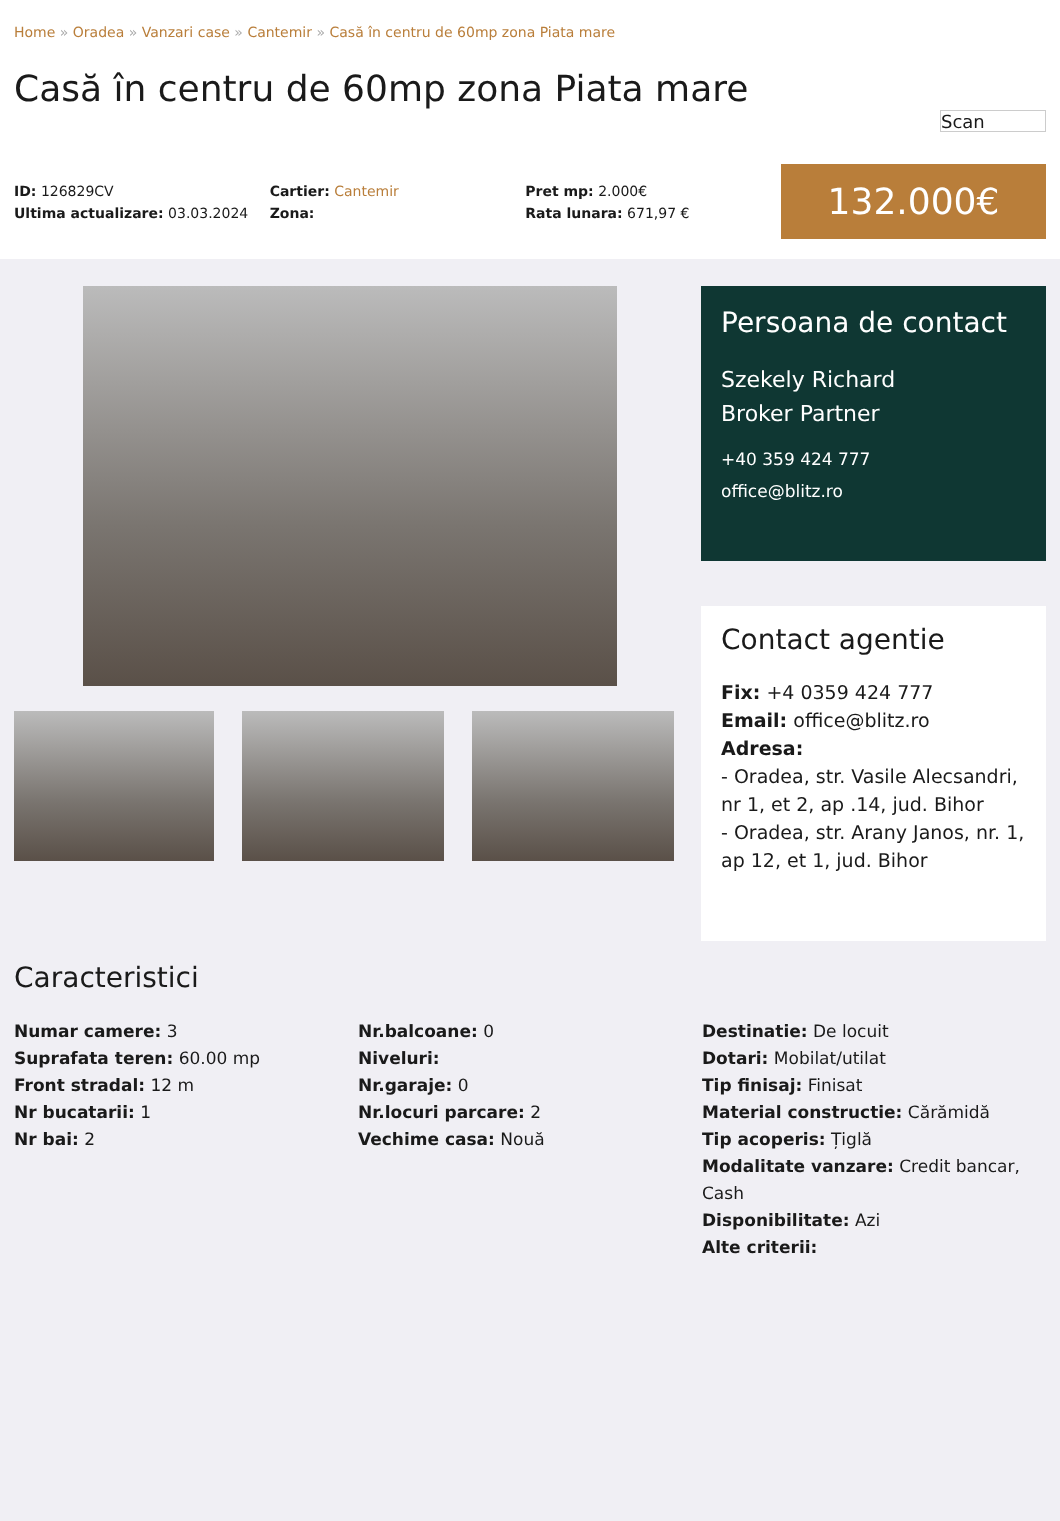Home » Oradea » Vanzari case » Cantemir » Casă în centru de 60mp zona Piata mare
Casă în centru de 60mp zona Piata mare
Scan
ID: 126829CV
Ultima actualizare: 03.03.2024
Cartier: Cantemir
Zona:
Pret mp: 2.000€
Rata lunara: 671,97 €
132.000€
Persoana de contact
Szekely Richard
Broker Partner
+40 359 424 777
office@blitz.ro
Contact agentie
Fix: +4 0359 424 777
Email: office@blitz.ro
Adresa:
- Oradea, str. Vasile Alecsandri, nr 1, et 2, ap .14, jud. Bihor
- Oradea, str. Arany Janos, nr. 1, ap 12, et 1, jud. Bihor
Caracteristici
Numar camere: 3
Suprafata teren: 60.00 mp
Front stradal: 12 m
Nr bucatarii: 1
Nr bai: 2
Nr.balcoane: 0
Niveluri:
Nr.garaje: 0
Nr.locuri parcare: 2
Vechime casa: Nouă
Destinatie: De locuit
Dotari: Mobilat/utilat
Tip finisaj: Finisat
Material constructie: Cărămidă
Tip acoperis: Țiglă
Modalitate vanzare: Credit bancar, Cash
Disponibilitate: Azi
Alte criterii: